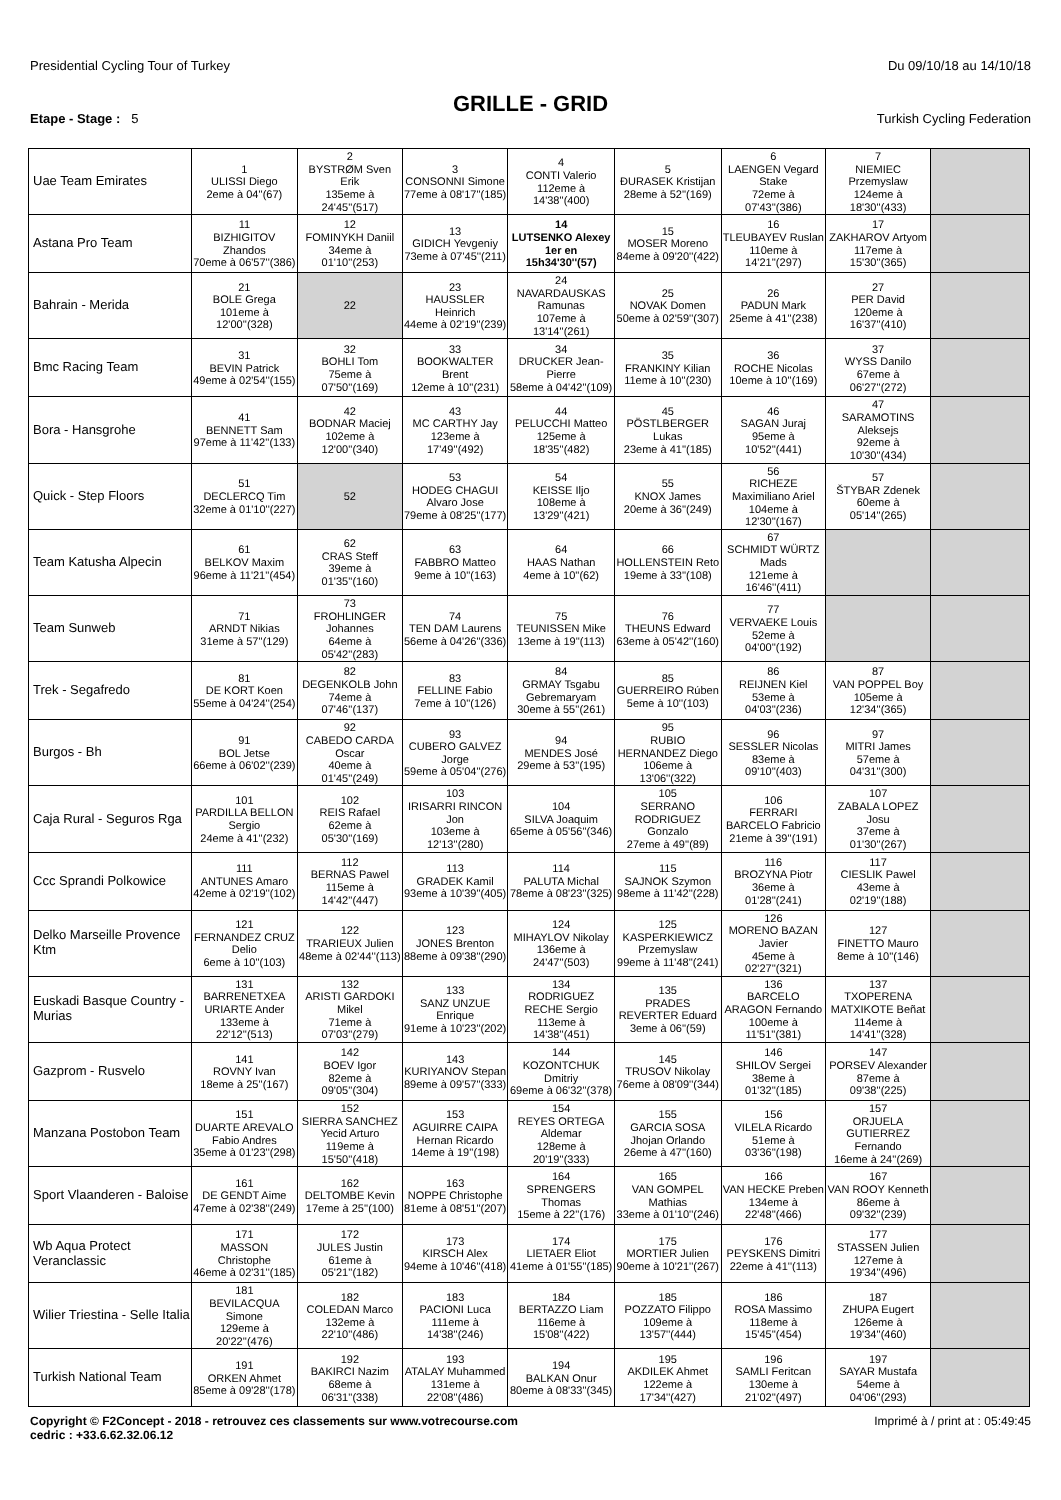Presidential Cycling Tour of Turkey Du 09/10/18 au 14/10/18
GRILLE - GRID
Etape - Stage : 5 Turkish Cycling Federation
| Uae Team Emirates | 1 ULISSI Diego 2eme à 04''(67) | 2 BYSTRØM Sven Erik 135eme à 24'45''(517) | 3 CONSONNI Simone 77eme à 08'17''(185) | 4 CONTI Valerio 112eme à 14'38''(400) | 5 ĐURASEK Kristijan 28eme à 52''(169) | 6 LAENGEN Vegard Stake 72eme à 07'43''(386) | 7 NIEMIEC Przemyslaw 124eme à 18'30''(433) | |
| Astana Pro Team | 11 BIZHIGITOV Zhandos 70eme à 06'57''(386) | 12 FOMINYKH Daniil 34eme à 01'10''(253) | 13 GIDICH Yevgeniy 73eme à 07'45''(211) | 14 LUTSENKO Alexey 1er en 15h34'30''(57) | 15 MOSER Moreno 84eme à 09'20''(422) | 16 TLEUBAYEV Ruslan 110eme à 14'21''(297) | 17 ZAKHAROV Artyom 117eme à 15'30''(365) | |
| Bahrain - Merida | 21 BOLE Grega 101eme à 12'00''(328) | 22 | 23 HAUSSLER Heinrich 44eme à 02'19''(239) | 24 NAVARDAUSKAS Ramunas 107eme à 13'14''(261) | 25 NOVAK Domen 50eme à 02'59''(307) | 26 PADUN Mark 25eme à 41''(238) | 27 PER David 120eme à 16'37''(410) | |
| Bmc Racing Team | 31 BEVIN Patrick 49eme à 02'54''(155) | 32 BOHLI Tom 75eme à 07'50''(169) | 33 BOOKWALTER Brent 12eme à 10''(231) | 34 DRUCKER Jean-Pierre 58eme à 04'42''(109) | 35 FRANKINY Kilian 11eme à 10''(230) | 36 ROCHE Nicolas 10eme à 10''(169) | 37 WYSS Danilo 67eme à 06'27''(272) | |
| Bora - Hansgrohe | 41 BENNETT Sam 97eme à 11'42''(133) | 42 BODNAR Maciej 102eme à 12'00''(340) | 43 MC CARTHY Jay 123eme à 17'49''(492) | 44 PELUCCHI Matteo 125eme à 18'35''(482) | 45 PÖSTLBERGER Lukas 23eme à 41''(185) | 46 SAGAN Juraj 95eme à 10'52''(441) | 47 SARAMOTINS Aleksejs 92eme à 10'30''(434) | |
| Quick - Step Floors | 51 DECLERCQ Tim 32eme à 01'10''(227) | 52 | 53 HODEG CHAGUI Alvaro Jose 79eme à 08'25''(177) | 54 KEISSE Iljo 108eme à 13'29''(421) | 55 KNOX James 20eme à 36''(249) | 56 RICHEZE Maximiliano Ariel 104eme à 12'30''(167) | 57 ŠTYBAR Zdenek 60eme à 05'14''(265) | |
| Team Katusha Alpecin | 61 BELKOV Maxim 96eme à 11'21''(454) | 62 CRAS Steff 39eme à 01'35''(160) | 63 FABBRO Matteo 9eme à 10''(163) | 64 HAAS Nathan 4eme à 10''(62) | 66 HOLLENSTEIN Reto 19eme à 33''(108) | 67 SCHMIDT WÜRTZ Mads 121eme à 16'46''(411) | | |
| Team Sunweb | 71 ARNDT Nikias 31eme à 57''(129) | 73 FROHLINGER Johannes 64eme à 05'42''(283) | 74 TEN DAM Laurens 56eme à 04'26''(336) | 75 TEUNISSEN Mike 13eme à 19''(113) | 76 THEUNS Edward 63eme à 05'42''(160) | 77 VERVAEKE Louis 52eme à 04'00''(192) | | |
| Trek - Segafredo | 81 DE KORT Koen 55eme à 04'24''(254) | 82 DEGENKOLB John 74eme à 07'46''(137) | 83 FELLINE Fabio 7eme à 10''(126) | 84 GRMAY Tsgabu Gebremaryam 30eme à 55''(261) | 85 GUERREIRO Rúben 5eme à 10''(103) | 86 REIJNEN Kiel 53eme à 04'03''(236) | 87 VAN POPPEL Boy 105eme à 12'34''(365) | |
| Burgos - Bh | 91 BOL Jetse 66eme à 06'02''(239) | 92 CABEDO CARDA Oscar 40eme à 01'45''(249) | 93 CUBERO GALVEZ Jorge 59eme à 05'04''(276) | 94 MENDES José 29eme à 53''(195) | 95 RUBIO HERNANDEZ Diego 106eme à 13'06''(322) | 96 SESSLER Nicolas 83eme à 09'10''(403) | 97 MITRI James 57eme à 04'31''(300) | |
| Caja Rural - Seguros Rga | 101 PARDILLA BELLON Sergio 24eme à 41''(232) | 102 REIS Rafael 62eme à 05'30''(169) | 103 IRISARRI RINCON Jon 103eme à 12'13''(280) | 104 SILVA Joaquim 65eme à 05'56''(346) | 105 SERRANO RODRIGUEZ Gonzalo 27eme à 49''(89) | 106 FERRARI BARCELO Fabricio 21eme à 39''(191) | 107 ZABALA LOPEZ Josu 37eme à 01'30''(267) | |
| Ccc Sprandi Polkowice | 111 ANTUNES Amaro 42eme à 02'19''(102) | 112 BERNAS Pawel 115eme à 14'42''(447) | 113 GRADEK Kamil 93eme à 10'39''(405) | 114 PALUTA Michal 78eme à 08'23''(325) | 115 SAJNOK Szymon 98eme à 11'42''(228) | 116 BROZYNA Piotr 36eme à 01'28''(241) | 117 CIESLIK Pawel 43eme à 02'19''(188) | |
| Delko Marseille Provence Ktm | 121 FERNANDEZ CRUZ Delio 6eme à 10''(103) | 122 TRARIEUX Julien 48eme à 02'44''(113) | 123 JONES Brenton 88eme à 09'38''(290) | 124 MIHAYLOV Nikolay 136eme à 24'47''(503) | 125 KASPERKIEWICZ Przemyslaw 99eme à 11'48''(241) | 126 MORENO BAZAN Javier 45eme à 02'27''(321) | 127 FINETTO Mauro 8eme à 10''(146) | |
| Euskadi Basque Country - Murias | 131 BARRENETXEA URIARTE Ander 133eme à 22'12''(513) | 132 ARISTI GARDOKI Mikel 71eme à 07'03''(279) | 133 SANZ UNZUE Enrique 91eme à 10'23''(202) | 134 RODRIGUEZ RECHE Sergio 113eme à 14'38''(451) | 135 PRADES REVERTER Eduard 3eme à 06''(59) | 136 BARCELO ARAGON Fernando 100eme à 11'51''(381) | 137 TXOPERENA MATXIKOTE Beñat 114eme à 14'41''(328) | |
| Gazprom - Rusvelo | 141 ROVNY Ivan 18eme à 25''(167) | 142 BOEV Igor 82eme à 09'05''(304) | 143 KURIYANOV Stepan 89eme à 09'57''(333) | 144 KOZONTCHUK Dmitriy 69eme à 06'32''(378) | 145 TRUSOV Nikolay 76eme à 08'09''(344) | 146 SHILOV Sergei 38eme à 01'32''(185) | 147 PORSEV Alexander 87eme à 09'38''(225) | |
| Manzana Postobon Team | 151 DUARTE AREVALO Fabio Andres 35eme à 01'23''(298) | 152 SIERRA SANCHEZ Yecid Arturo 119eme à 15'50''(418) | 153 AGUIRRE CAIPA Hernan Ricardo 14eme à 19''(198) | 154 REYES ORTEGA Aldemar 128eme à 20'19''(333) | 155 GARCIA SOSA Jhojan Orlando 26eme à 47''(160) | 156 VILELA Ricardo 51eme à 03'36''(198) | 157 ORJUELA GUTIERREZ Fernando 16eme à 24''(269) | |
| Sport Vlaanderen - Baloise | 161 DE GENDT Aime 47eme à 02'38''(249) | 162 DELTOMBE Kevin 17eme à 25''(100) | 163 NOPPE Christophe 81eme à 08'51''(207) | 164 SPRENGERS Thomas 15eme à 22''(176) | 165 VAN GOMPEL Mathias 33eme à 01'10''(246) | 166 VAN HECKE Preben 134eme à 22'48''(466) | 167 VAN ROOY Kenneth 86eme à 09'32''(239) | |
| Wb Aqua Protect Veranclassic | 171 MASSON Christophe 46eme à 02'31''(185) | 172 JULES Justin 61eme à 05'21''(182) | 173 KIRSCH Alex 94eme à 10'46''(418) | 174 LIETAER Eliot 41eme à 01'55''(185) | 175 MORTIER Julien 90eme à 10'21''(267) | 176 PEYSKENS Dimitri 22eme à 41''(113) | 177 STASSEN Julien 127eme à 19'34''(496) | |
| Wilier Triestina - Selle Italia | 181 BEVILACQUA Simone 129eme à 20'22''(476) | 182 COLEDAN Marco 132eme à 22'10''(486) | 183 PACIONI Luca 111eme à 14'38''(246) | 184 BERTAZZO Liam 116eme à 15'08''(422) | 185 POZZATO Filippo 109eme à 13'57''(444) | 186 ROSA Massimo 118eme à 15'45''(454) | 187 ZHUPA Eugert 126eme à 19'34''(460) | |
| Turkish National Team | 191 ORKEN Ahmet 85eme à 09'28''(178) | 192 BAKIRCI Nazim 68eme à 06'31''(338) | 193 ATALAY Muhammed 131eme à 22'08''(486) | 194 BALKAN Onur 80eme à 08'33''(345) | 195 AKDILEK Ahmet 122eme à 17'34''(427) | 196 SAMLI Feritcan 130eme à 21'02''(497) | 197 SAYAR Mustafa 54eme à 04'06''(293) | |
Copyright © F2Concept - 2018 - retrouvez ces classements sur www.votrecourse.com
cedric : +33.6.62.32.06.12 Imprimé à / print at : 05:49:45